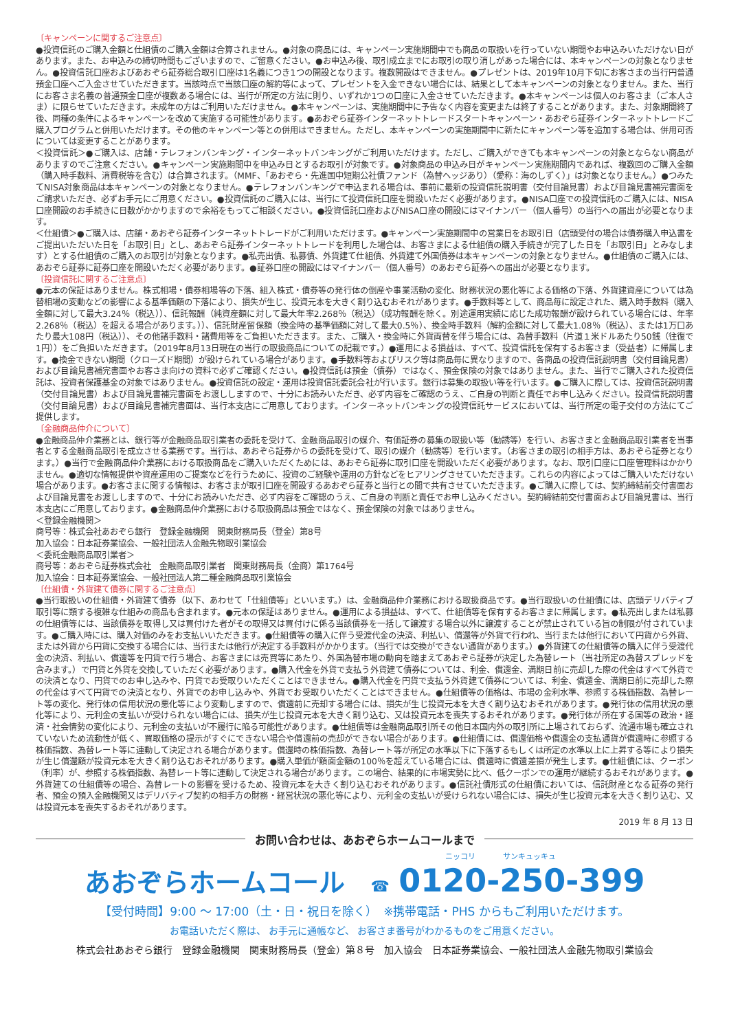〔キャンペーンに関するご注意点〕
●投資信託のご購入金額と仕組債のご購入金額は合算されません。●対象の商品には、キャンペーン実施期間中でも商品の取扱いを行っていない期間やお申込みいただけない日があります。また、お申込みの締切時間もございますので、ご留意ください。●お申込み後、取引成立までにお取引の取り消しがあった場合には、本キャンペーンの対象となりません。●投資信託口座およびあおぞら証券総合取引口座は1名義につき1つの開設となります。複数開設はできません。●プレゼントは、2019年10月下旬にお客さまの当行円普通預金口座へご入金させていただきます。当該時点で当該口座の解約等によって、プレゼントを入金できない場合には、結果として本キャンペーンの対象となりません。また、当行にお客さま名義の普通預金口座が複数ある場合には、当行が所定の方法に則り、いずれか1つの口座に入金させていただきます。●本キャンペーンは個人のお客さま（ご本人さま）に限らせていただきます。未成年の方はご利用いただけません。●本キャンペーンは、実施期間中に予告なく内容を変更または終了することがあります。また、対象期間終了後、同種の条件によるキャンペーンを改めて実施する可能性があります。●あおぞら証券インターネットトレードスタートキャンペーン・あおぞら証券インターネットトレードご購入プログラムと併用いただけます。その他のキャンペーン等との併用はできません。ただし、本キャンペーンの実施期間中に新たにキャンペーン等を追加する場合は、併用可否については変更することがあります。
＜投資信託＞●ご購入は、店舗・テレフォンバンキング・インターネットバンキングがご利用いただけます。ただし、ご購入ができても本キャンペーンの対象とならない商品がありますのでご注意ください。●キャンペーン実施期間中を申込み日とするお取引が対象です。●対象商品の申込み日がキャンペーン実施期間内であれば、複数回のご購入金額（購入時手数料、消費税等を含む）は合算されます。（MMF、「あおぞら・先進国中短期公社債ファンド（為替ヘッジあり）（愛称：海のしずく）」は対象となりません。）●つみたてNISA対象商品は本キャンペーンの対象となりません。●テレフォンバンキングで申込まれる場合は、事前に最新の投資信託説明書（交付目論見書）および目論見書補完書面をご請求いただき、必ずお手元にご用意ください。●投資信託のご購入には、当行にて投資信託口座を開設いただく必要があります。●NISA口座での投資信託のご購入には、NISA口座開設のお手続きに日数がかかりますので余裕をもってご相談ください。●投資信託口座およびNISA口座の開設にはマイナンバー（個人番号）の当行への届出が必要となります。
＜仕組債＞●ご購入は、店舗・あおぞら証券インターネットトレードがご利用いただけます。●キャンペーン実施期間中の営業日をお取引日（店頭受付の場合は債券購入申込書をご提出いただいた日を「お取引日」とし、あおぞら証券インターネットトレードを利用した場合は、お客さまによる仕組債の購入手続きが完了した日を「お取引日」とみなします）とする仕組債のご購入のお取引が対象となります。●私売出債、私募債、外貨建て仕組債、外貨建て外国債券は本キャンペーンの対象となりません。●仕組債のご購入には、あおぞら証券に証券口座を開設いただく必要があります。●証券口座の開設にはマイナンバー（個人番号）のあおぞら証券への届出が必要となります。
〔投資信託に関するご注意点〕
●元本の保証はありません。株式相場・債券相場等の下落、組入株式・債券等の発行体の倒産や事業活動の変化、財務状況の悪化等による価格の下落、外貨建資産については為替相場の変動などの影響による基準価額の下落により、損失が生じ、投資元本を大きく割り込むおそれがあります。●手数料等として、商品毎に設定された、購入時手数料（購入金額に対して最大3.24％（税込））、信託報酬（純資産額に対して最大年率2.268％（税込）（成功報酬を除く。別途運用実績に応じた成功報酬が設けられている場合には、年率2.268％（税込）を超える場合があります。））、信託財産留保額（換金時の基準価額に対して最大0.5％）、換金時手数料（解約金額に対して最大1.08％（税込）、または1万口あたり最大108円（税込））、その他諸手数料・諸費用等をご負担いただきます。また、ご購入・換金時に外貨両替を伴う場合には、為替手数料（片道１米ドルあたり50銭（往復で1円））をご負担いただきます。（2019年8月13日現在の当行の取扱商品についての記載です。）●運用による損益は、すべて、投資信託を保有するお客さま（受益者）に帰属します。●換金できない期間（クローズド期間）が設けられている場合があります。●手数料等およびリスク等は商品毎に異なりますので、各商品の投資信託説明書（交付目論見書）および目論見書補完書面やお客さま向けの資料で必ずご確認ください。●投資信託は預金（債券）ではなく、預金保険の対象ではありません。また、当行でご購入された投資信託は、投資者保護基金の対象ではありません。●投資信託の設定・運用は投資信託委託会社が行います。銀行は募集の取扱い等を行います。●ご購入に際しては、投資信託説明書（交付目論見書）および目論見書補完書面をお渡ししますので、十分にお読みいただき、必ず内容をご確認のうえ、ご自身の判断と責任でお申し込みください。投資信託説明書（交付目論見書）および目論見書補完書面は、当行本支店にご用意しております。インターネットバンキングの投資信託サービスにおいては、当行所定の電子交付の方法にてご提供します。
〔金融商品仲介について〕
●金融商品仲介業務とは、銀行等が金融商品取引業者の委託を受けて、金融商品取引の媒介、有価証券の募集の取扱い等（勧誘等）を行い、お客さまと金融商品取引業者を当事者とする金融商品取引を成立させる業務です。当行は、あおぞら証券からの委託を受けて、取引の媒介（勧誘等）を行います。（お客さまの取引の相手方は、あおぞら証券となります。）●当行で金融商品仲介業務における取扱商品をご購入いただくためには、あおぞら証券に取引口座を開設いただく必要があります。なお、取引口座に口座管理料はかかりません。●適切な情報提供や資産運用のご提案などを行うために、投資のご経験や運用の方針などをヒアリングさせていただきます。これらの内容によってはご購入いただけない場合があります。●お客さまに関する情報は、お客さまが取引口座を開設するあおぞら証券と当行との間で共有させていただきます。●ご購入に際しては、契約締結前交付書面および目論見書をお渡ししますので、十分にお読みいただき、必ず内容をご確認のうえ、ご自身の判断と責任でお申し込みください。契約締結前交付書面および目論見書は、当行本支店にご用意しております。●金融商品仲介業務における取扱商品は預金ではなく、預金保険の対象ではありません。
＜登録金融機関＞
商号等：株式会社あおぞら銀行　登録金融機関　関東財務局長（登金）第8号
加入協会：日本証券業協会、一般社団法人金融先物取引業協会
＜委託金融商品取引業者＞
商号等：あおぞら証券株式会社　金融商品取引業者　関東財務局長（金商）第1764号
加入協会：日本証券業協会、一般社団法人第二種金融商品取引業協会
〔仕組債・外貨建て債券に関するご注意点〕
●当行取扱いの仕組債・外貨建て債券（以下、あわせて「仕組債等」といいます。）は、金融商品仲介業務における取扱商品です。●当行取扱いの仕組債には、店頭デリバティブ取引等に類する複雑な仕組みの商品も含まれます。●元本の保証はありません。●運用による損益は、すべて、仕組債等を保有するお客さまに帰属します。●私売出しまたは私募の仕組債等には、当該債券を取得し又は買付けた者がその取得又は買付けに係る当該債券を一括して譲渡する場合以外に譲渡することが禁止されている旨の制限が付されています。●ご購入時には、購入対価のみをお支払いいただきます。●仕組債等の購入に伴う受渡代金の決済、利払い、償還等が外貨で行われ、当行または他行において円貨から外貨、または外貨から円貨に交換する場合には、当行または他行が決定する手数料がかかります。（当行では交換ができない通貨があります。）●外貨建ての仕組債等の購入に伴う受渡代金の決済、利払い、償還等を円貨で行う場合、お客さまには売買等にあたり、外国為替市場の動向を踏まえてあおぞら証券が決定した為替レート（当社所定の為替スプレッドを含みます。）で円貨と外貨を交換していただく必要があります。●購入代金を外貨で支払う外貨建て債券については、利金、償還金、満期日前に売却した際の代金はすべて外貨での決済となり、円貨でのお申し込みや、円貨でお受取りいただくことはできません。●購入代金を円貨で支払う外貨建て債券については、利金、償還金、満期日前に売却した際の代金はすべて円貨での決済となり、外貨でのお申し込みや、外貨でお受取りいただくことはできません。●仕組債等の価格は、市場の金利水準、参照する株価指数、為替レート等の変化、発行体の信用状況の悪化等により変動しますので、償還前に売却する場合には、損失が生じ投資元本を大きく割り込むおそれがあります。●発行体の信用状況の悪化等により、元利金の支払いが受けられない場合には、損失が生じ投資元本を大きく割り込む、又は投資元本を喪失するおそれがあります。●発行体が所在する国等の政治・経済・社会情勢の変化により、元利金の支払いが不履行に陥る可能性があります。●仕組債等は金融商品取引所その他日本国内外の取引所に上場されておらず、流通市場も確立されていないため流動性が低く、買取価格の提示がすぐにできない場合や償還前の売却ができない場合があります。●仕組債には、償還価格や償還金の支払通貨が償還時に参照する株価指数、為替レート等に連動して決定される場合があります。償還時の株価指数、為替レート等が所定の水準以下に下落するもしくは所定の水準以上に上昇する等により損失が生じ償還額が投資元本を大きく割り込むおそれがあります。●購入単価が額面金額の100％を超えている場合には、償還時に償還差損が発生します。●仕組債には、クーポン（利率）が、参照する株価指数、為替レート等に連動して決定される場合があります。この場合、結果的に市場実勢に比べ、低クーポンでの運用が継続するおそれがあります。●外貨建ての仕組債等の場合、為替レートの影響を受けるため、投資元本を大きく割り込むおそれがあります。●信託社債形式の仕組債においては、信託財産となる証券の発行者、預金の預入金融機関又はデリバティブ契約の相手方の財務・経営状況の悪化等により、元利金の支払いが受けられない場合には、損失が生じ投資元本を大きく割り込む、又は投資元本を喪失するおそれがあります。
2019 年 8 月 13 日
お問い合わせは、あおぞらホームコールまで
ニッコリ サンキュッキュ
あおぞらホームコール　☎ 0120-250-399
【受付時間】9:00 ～ 17:00（土・日・祝日を除く）　※携帯電話・PHS からもご利用いただけます。
お電話いただく際は、 お手元に通帳など、 お客さま番号がわかるものをご用意ください。
株式会社あおぞら銀行　登録金融機関　関東財務局長（登金）第８号　加入協会　日本証券業協会、一般社団法人金融先物取引業協会